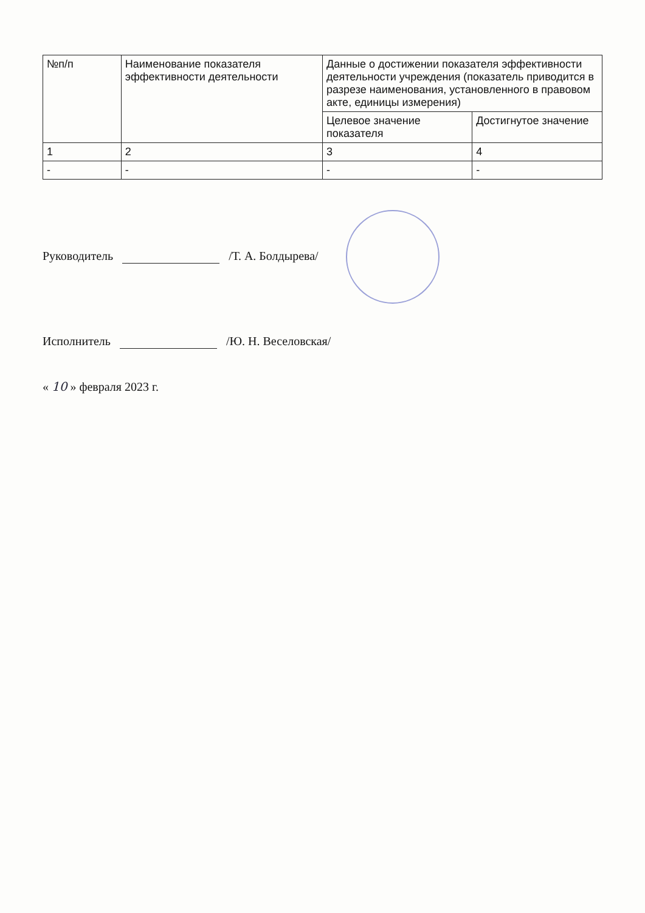| №п/п | Наименование показателя эффективности деятельности | Данные о достижении показателя эффективности деятельности учреждения (показатель приводится в разрезе наименования, установленного в правовом акте, единицы измерения) | |
| --- | --- | --- | --- |
| | | Целевое значение показателя | Достигнутое значение |
| 1 | 2 | 3 | 4 |
| - | - | - | - |
Руководитель /Т. А. Болдырева/
Исполнитель /Ю. Н. Веселовская/
« 10 » февраля 2023 г.